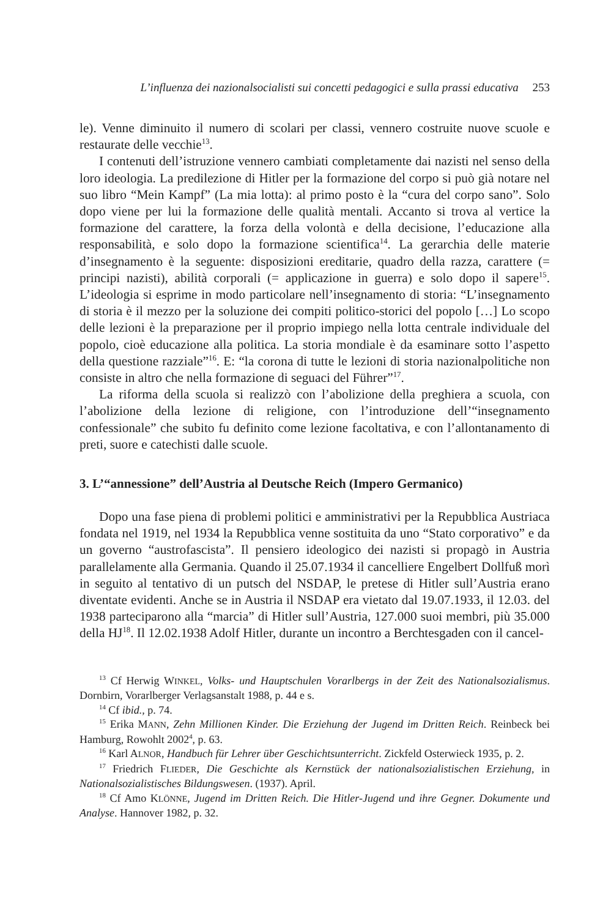L’influenza dei nazionalsocialisti sui concetti pedagogici e sulla prassi educativa 253
le). Venne diminuito il numero di scolari per classi, vennero costruite nuove scuole e restaurate delle vecchie<sup>13</sup>.
I contenuti dell’istruzione vennero cambiati completamente dai nazisti nel senso della loro ideologia. La predilezione di Hitler per la formazione del corpo si può già notare nel suo libro “Mein Kampf” (La mia lotta): al primo posto è la “cura del corpo sano”. Solo dopo viene per lui la formazione delle qualità mentali. Accanto si trova al vertice la formazione del carattere, la forza della volontà e della decisione, l’educazione alla responsabilità, e solo dopo la formazione scientifica<sup>14</sup>. La gerarchia delle materie d’insegnamento è la seguente: disposizioni ereditarie, quadro della razza, carattere (= principi nazisti), abilità corporali (= applicazione in guerra) e solo dopo il sapere<sup>15</sup>. L’ideologia si esprime in modo particolare nell’insegnamento di storia: “L’insegnamento di storia è il mezzo per la soluzione dei compiti politico-storici del popolo […] Lo scopo delle lezioni è la preparazione per il proprio impiego nella lotta centrale individuale del popolo, cioè educazione alla politica. La storia mondiale è da esaminare sotto l’aspetto della questione razziale”<sup>16</sup>. E: “la corona di tutte le lezioni di storia nazionalpolitiche non consiste in altro che nella formazione di seguaci del Führer”<sup>17</sup>.
La riforma della scuola si realizzò con l’abolizione della preghiera a scuola, con l’abolizione della lezione di religione, con l’introduzione dell’“insegnamento confessionale” che subito fu definito come lezione facoltativa, e con l’allontanamento di preti, suore e catechisti dalle scuole.
3. L’“annessione” dell’Austria al Deutsche Reich (Impero Germanico)
Dopo una fase piena di problemi politici e amministrativi per la Repubblica Austriaca fondata nel 1919, nel 1934 la Repubblica venne sostituita da uno “Stato corporativo” e da un governo “austrofascista”. Il pensiero ideologico dei nazisti si propagò in Austria parallelamente alla Germania. Quando il 25.07.1934 il cancelliere Engelbert Dollfuß morì in seguito al tentativo di un putsch del NSDAP, le pretese di Hitler sull’Austria erano diventate evidenti. Anche se in Austria il NSDAP era vietato dal 19.07.1933, il 12.03. del 1938 parteciparono alla “marcia” di Hitler sull’Austria, 127.000 suoi membri, più 35.000 della HJ<sup>18</sup>. Il 12.02.1938 Adolf Hitler, durante un incontro a Berchtesgaden con il cancel-
<sup>13</sup> Cf Herwig WINKEL, Volks- und Hauptschulen Vorarlbergs in der Zeit des Nationalsozialismus. Dornbirn, Vorarlberger Verlagsanstalt 1988, p. 44 e s.
<sup>14</sup> Cf ibid., p. 74.
<sup>15</sup> Erika MANN, Zehn Millionen Kinder. Die Erziehung der Jugend im Dritten Reich. Reinbeck bei Hamburg, Rowohlt 2002<sup>4</sup>, p. 63.
<sup>16</sup> Karl ALNOR, Handbuch für Lehrer über Geschichtsunterricht. Zickfeld Osterwieck 1935, p. 2.
<sup>17</sup> Friedrich FLIEDER, Die Geschichte als Kernstück der nationalsozialistischen Erziehung, in Nationalsozialistisches Bildungswesen. (1937). April.
<sup>18</sup> Cf Amo KLÖNNE, Jugend im Dritten Reich. Die Hitler-Jugend und ihre Gegner. Dokumente und Analyse. Hannover 1982, p. 32.